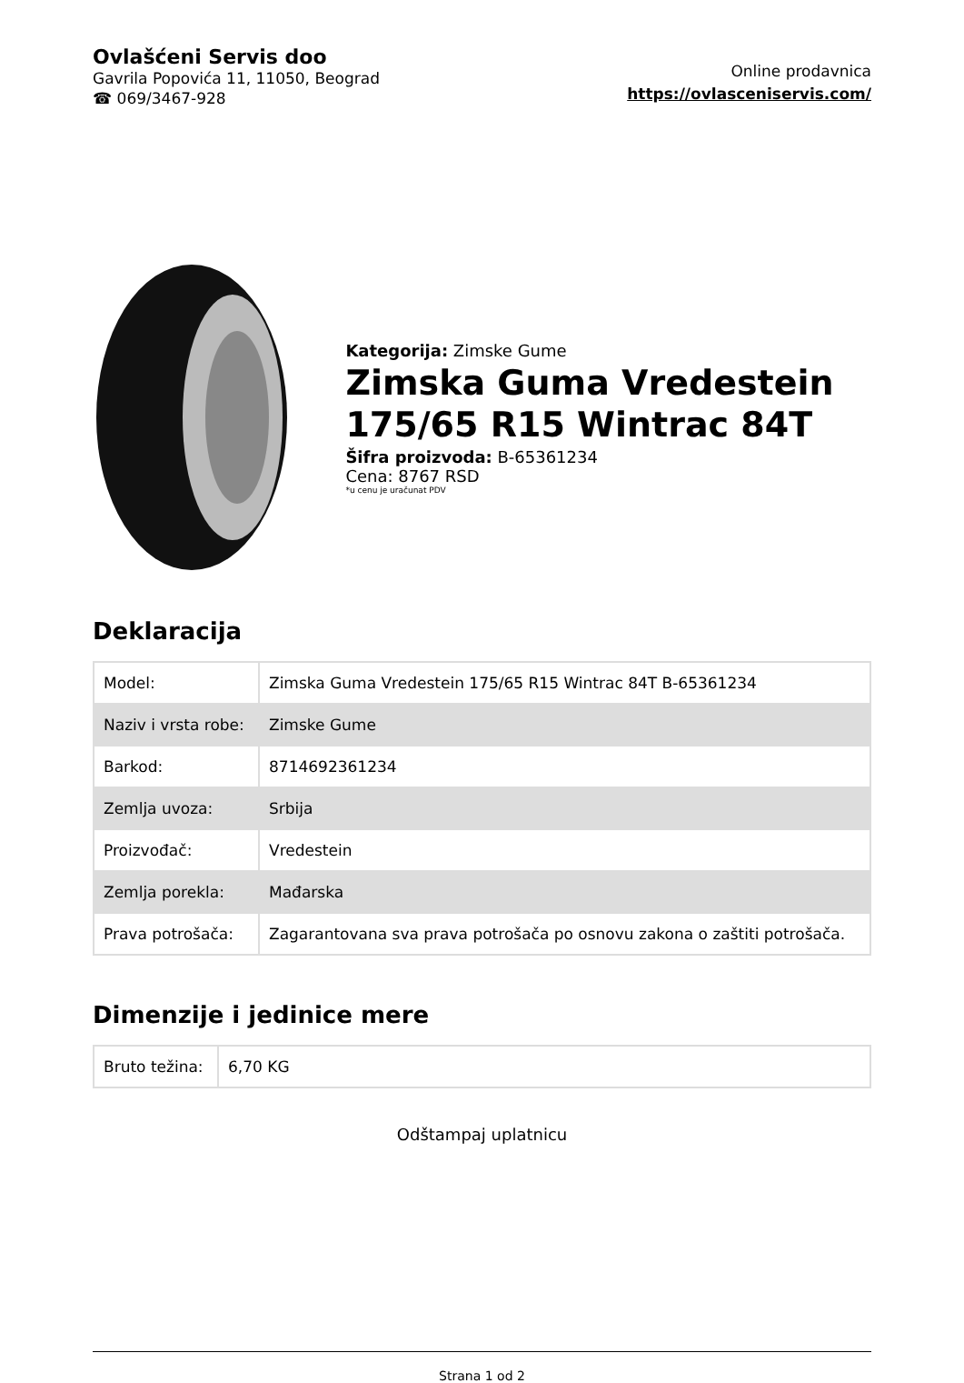Ovlašćeni Servis doo
Gavrila Popovića 11, 11050, Beograd
☎ 069/3467-928
Online prodavnica
https://ovlasceniservis.com/
Kategorija: Zimske Gume
Zimska Guma Vredestein 175/65 R15 Wintrac 84T
Šifra proizvoda: B-65361234
Cena: 8767 RSD
*u cenu je uračunat PDV
Deklaracija
| Model: | Zimska Guma Vredestein 175/65 R15 Wintrac 84T B-65361234 |
| Naziv i vrsta robe: | Zimske Gume |
| Barkod: | 8714692361234 |
| Zemlja uvoza: | Srbija |
| Proizvođač: | Vredestein |
| Zemlja porekla: | Mađarska |
| Prava potrošača: | Zagarantovana sva prava potrošača po osnovu zakona o zaštiti potrošača. |
Dimenzije i jedinice mere
| Bruto težina: | 6,70 KG |
Odštampaj uplatnicu
Strana 1 od 2